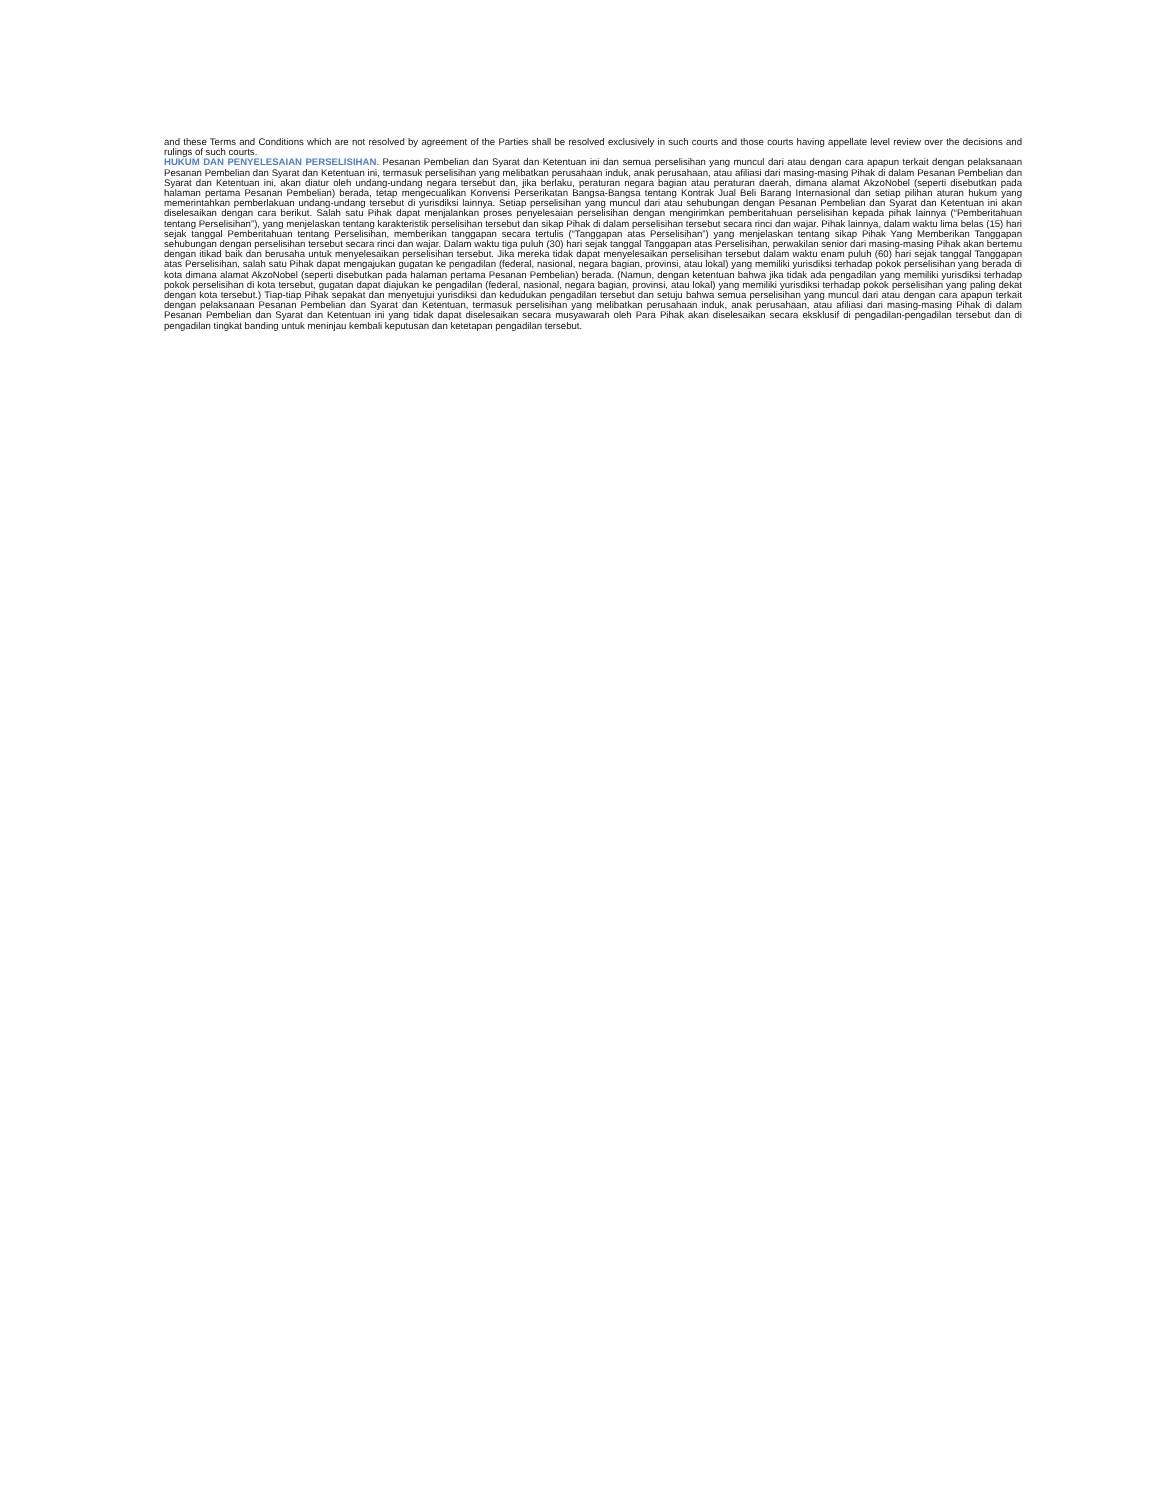and these Terms and Conditions which are not resolved by agreement of the Parties shall be resolved exclusively in such courts and those courts having appellate level review over the decisions and rulings of such courts.
HUKUM DAN PENYELESAIAN PERSELISIHAN. Pesanan Pembelian dan Syarat dan Ketentuan ini dan semua perselisihan yang muncul dari atau dengan cara apapun terkait dengan pelaksanaan Pesanan Pembelian dan Syarat dan Ketentuan ini, termasuk perselisihan yang melibatkan perusahaan induk, anak perusahaan, atau afiliasi dari masing-masing Pihak di dalam Pesanan Pembelian dan Syarat dan Ketentuan ini, akan diatur oleh undang-undang negara tersebut dan, jika berlaku, peraturan negara bagian atau peraturan daerah, dimana alamat AkzoNobel (seperti disebutkan pada halaman pertama Pesanan Pembelian) berada, tetap mengecualikan Konvensi Perserikatan Bangsa-Bangsa tentang Kontrak Jual Beli Barang Internasional dan setiap pilihan aturan hukum yang memerintahkan pemberlakuan undang-undang tersebut di yurisdiksi lainnya. Setiap perselisihan yang muncul dari atau sehubungan dengan Pesanan Pembelian dan Syarat dan Ketentuan ini akan diselesaikan dengan cara berikut. Salah satu Pihak dapat menjalankan proses penyelesaian perselisihan dengan mengirimkan pemberitahuan perselisihan kepada pihak lainnya (“Pemberitahuan tentang Perselisihan”), yang menjelaskan tentang karakteristik perselisihan tersebut dan sikap Pihak di dalam perselisihan tersebut secara rinci dan wajar. Pihak lainnya, dalam waktu lima belas (15) hari sejak tanggal Pemberitahuan tentang Perselisihan, memberikan tanggapan secara tertulis (“Tanggapan atas Perselisihan”) yang menjelaskan tentang sikap Pihak Yang Memberikan Tanggapan sehubungan dengan perselisihan tersebut secara rinci dan wajar. Dalam waktu tiga puluh (30) hari sejak tanggal Tanggapan atas Perselisihan, perwakilan senior dari masing-masing Pihak akan bertemu dengan itikad baik dan berusaha untuk menyelesaikan perselisihan tersebut. Jika mereka tidak dapat menyelesaikan perselisihan tersebut dalam waktu enam puluh (60) hari sejak tanggal Tanggapan atas Perselisihan, salah satu Pihak dapat mengajukan gugatan ke pengadilan (federal, nasional, negara bagian, provinsi, atau lokal) yang memiliki yurisdiksi terhadap pokok perselisihan yang berada di kota dimana alamat AkzoNobel (seperti disebutkan pada halaman pertama Pesanan Pembelian) berada. (Namun, dengan ketentuan bahwa jika tidak ada pengadilan yang memiliki yurisdiksi terhadap pokok perselisihan di kota tersebut, gugatan dapat diajukan ke pengadilan (federal, nasional, negara bagian, provinsi, atau lokal) yang memiliki yurisdiksi terhadap pokok perselisihan yang paling dekat dengan kota tersebut.) Tiap-tiap Pihak sepakat dan menyetujui yurisdiksi dan kedudukan pengadilan tersebut dan setuju bahwa semua perselisihan yang muncul dari atau dengan cara apapun terkait dengan pelaksanaan Pesanan Pembelian dan Syarat dan Ketentuan, termasuk perselisihan yang melibatkan perusahaan induk, anak perusahaan, atau afiliasi dari masing-masing Pihak di dalam Pesanan Pembelian dan Syarat dan Ketentuan ini yang tidak dapat diselesaikan secara musyawarah oleh Para Pihak akan diselesaikan secara eksklusif di pengadilan-pengadilan tersebut dan di pengadilan tingkat banding untuk meninjau kembali keputusan dan ketetapan pengadilan tersebut.